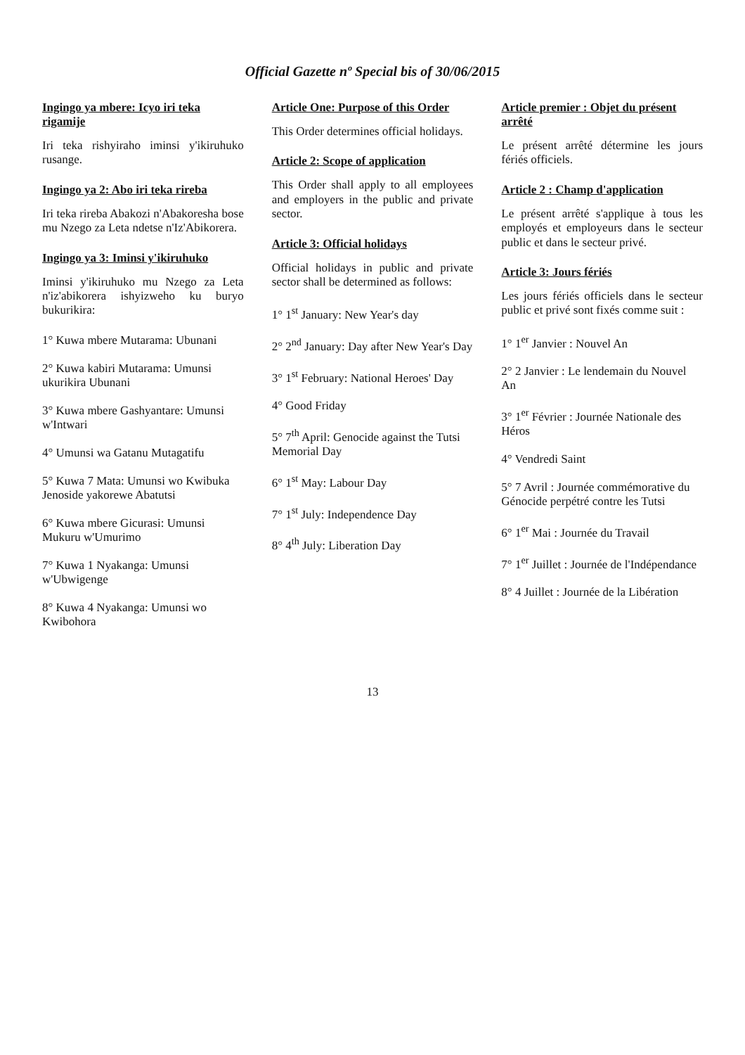Official Gazette nº Special bis of 30/06/2015
Ingingo ya mbere: Icyo iri teka rigamije
Iri teka rishyiraho iminsi y'ikiruhuko rusange.
Ingingo ya 2: Abo iri teka rireba
Iri teka rireba Abakozi n'Abakoresha bose mu Nzego za Leta ndetse n'Iz'Abikorera.
Ingingo ya 3: Iminsi y'ikiruhuko
Iminsi y'ikiruhuko mu Nzego za Leta n'iz'abikorera ishyizweho ku buryo bukurikira:
1° Kuwa mbere Mutarama: Ubunani
2° Kuwa kabiri Mutarama: Umunsi ukurikira Ubunani
3° Kuwa mbere Gashyantare: Umunsi w'Intwari
4° Umunsi wa Gatanu Mutagatifu
5° Kuwa 7 Mata: Umunsi wo Kwibuka Jenoside yakorewe Abatutsi
6° Kuwa mbere Gicurasi: Umunsi Mukuru w'Umurimo
7° Kuwa 1 Nyakanga: Umunsi w'Ubwigenge
8° Kuwa 4 Nyakanga: Umunsi wo Kwibohora
Article One: Purpose of this Order
This Order determines official holidays.
Article 2: Scope of application
This Order shall apply to all employees and employers in the public and private sector.
Article 3: Official holidays
Official holidays in public and private sector shall be determined as follows:
1° 1<sup>st</sup> January: New Year's day
2° 2<sup>nd</sup> January: Day after New Year's Day
3° 1<sup>st</sup> February: National Heroes' Day
4° Good Friday
5° 7<sup>th</sup> April: Genocide against the Tutsi Memorial Day
6° 1<sup>st</sup> May: Labour Day
7° 1<sup>st</sup> July: Independence Day
8° 4<sup>th</sup> July: Liberation Day
Article premier : Objet du présent arrêté
Le présent arrêté détermine les jours fériés officiels.
Article 2 : Champ d'application
Le présent arrêté s'applique à tous les employés et employeurs dans le secteur public et dans le secteur privé.
Article 3: Jours fériés
Les jours fériés officiels dans le secteur public et privé sont fixés comme suit :
1° 1<sup>er</sup> Janvier : Nouvel An
2° 2 Janvier : Le lendemain du Nouvel An
3° 1<sup>er</sup> Février : Journée Nationale des Héros
4° Vendredi Saint
5° 7 Avril : Journée commémorative du Génocide perpétré contre les Tutsi
6° 1<sup>er</sup> Mai : Journée du Travail
7° 1<sup>er</sup> Juillet : Journée de l'Indépendance
8° 4 Juillet : Journée de la Libération
13